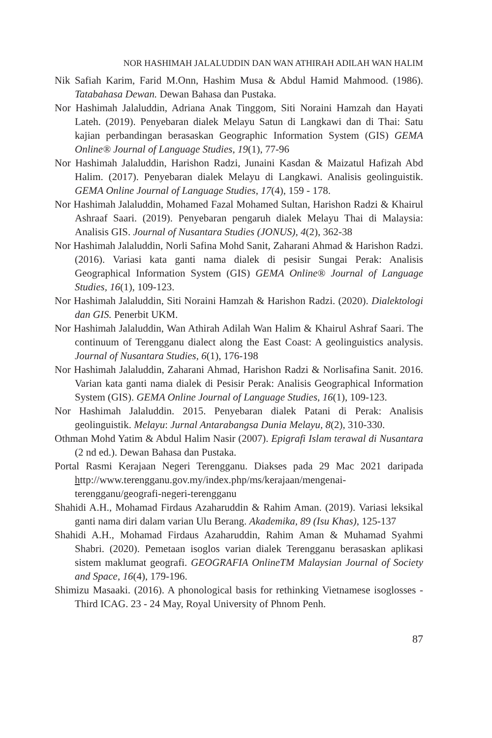NOR HASHIMAH JALALUDDIN DAN WAN ATHIRAH ADILAH WAN HALIM
Nik Safiah Karim, Farid M.Onn, Hashim Musa & Abdul Hamid Mahmood. (1986). Tatabahasa Dewan. Dewan Bahasa dan Pustaka.
Nor Hashimah Jalaluddin, Adriana Anak Tinggom, Siti Noraini Hamzah dan Hayati Lateh. (2019). Penyebaran dialek Melayu Satun di Langkawi dan di Thai: Satu kajian perbandingan berasaskan Geographic Information System (GIS) GEMA Online® Journal of Language Studies, 19(1), 77-96
Nor Hashimah Jalaluddin, Harishon Radzi, Junaini Kasdan & Maizatul Hafizah Abd Halim. (2017). Penyebaran dialek Melayu di Langkawi. Analisis geolinguistik. GEMA Online Journal of Language Studies, 17(4), 159 - 178.
Nor Hashimah Jalaluddin, Mohamed Fazal Mohamed Sultan, Harishon Radzi & Khairul Ashraaf Saari. (2019). Penyebaran pengaruh dialek Melayu Thai di Malaysia: Analisis GIS. Journal of Nusantara Studies (JONUS), 4(2), 362-38
Nor Hashimah Jalaluddin, Norli Safina Mohd Sanit, Zaharani Ahmad & Harishon Radzi. (2016). Variasi kata ganti nama dialek di pesisir Sungai Perak: Analisis Geographical Information System (GIS) GEMA Online® Journal of Language Studies, 16(1), 109-123.
Nor Hashimah Jalaluddin, Siti Noraini Hamzah & Harishon Radzi. (2020). Dialektologi dan GIS. Penerbit UKM.
Nor Hashimah Jalaluddin, Wan Athirah Adilah Wan Halim & Khairul Ashraf Saari. The continuum of Terengganu dialect along the East Coast: A geolinguistics analysis. Journal of Nusantara Studies, 6(1), 176-198
Nor Hashimah Jalaluddin, Zaharani Ahmad, Harishon Radzi & Norlisafina Sanit. 2016. Varian kata ganti nama dialek di Pesisir Perak: Analisis Geographical Information System (GIS). GEMA Online Journal of Language Studies, 16(1), 109-123.
Nor Hashimah Jalaluddin. 2015. Penyebaran dialek Patani di Perak: Analisis geolinguistik. Melayu: Jurnal Antarabangsa Dunia Melayu, 8(2), 310-330.
Othman Mohd Yatim & Abdul Halim Nasir (2007). Epigrafi Islam terawal di Nusantara (2 nd ed.). Dewan Bahasa dan Pustaka.
Portal Rasmi Kerajaan Negeri Terengganu. Diakses pada 29 Mac 2021 daripada http://www.terengganu.gov.my/index.php/ms/kerajaan/mengenai-terengganu/geografi-negeri-terengganu
Shahidi A.H., Mohamad Firdaus Azaharuddin & Rahim Aman. (2019). Variasi leksikal ganti nama diri dalam varian Ulu Berang. Akademika, 89 (Isu Khas), 125-137
Shahidi A.H., Mohamad Firdaus Azaharuddin, Rahim Aman & Muhamad Syahmi Shabri. (2020). Pemetaan isoglos varian dialek Terengganu berasaskan aplikasi sistem maklumat geografi. GEOGRAFIA OnlineTM Malaysian Journal of Society and Space, 16(4), 179-196.
Shimizu Masaaki. (2016). A phonological basis for rethinking Vietnamese isoglosses - Third ICAG. 23 - 24 May, Royal University of Phnom Penh.
87